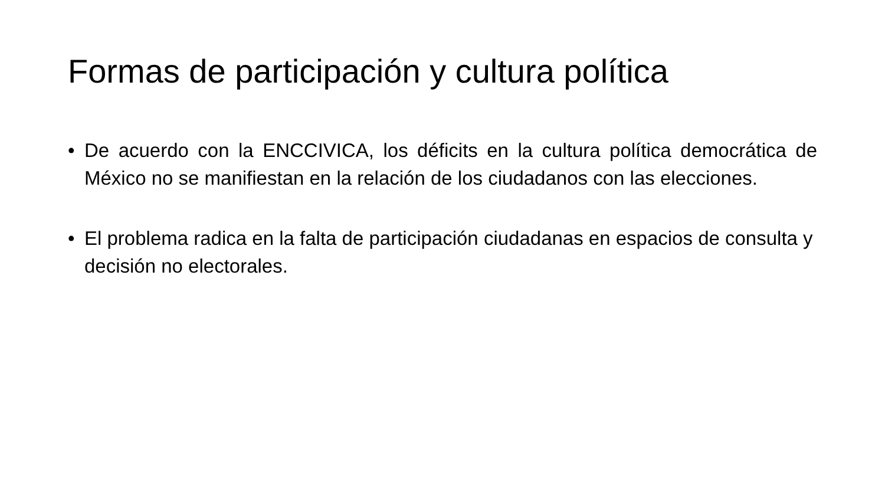Formas de participación y cultura política
• De acuerdo con la ENCCIVICA, los déficits en la cultura política democrática de México no se manifiestan en la relación de los ciudadanos con las elecciones.
• El problema radica en la falta de participación ciudadanas en espacios de consulta y decisión no electorales.